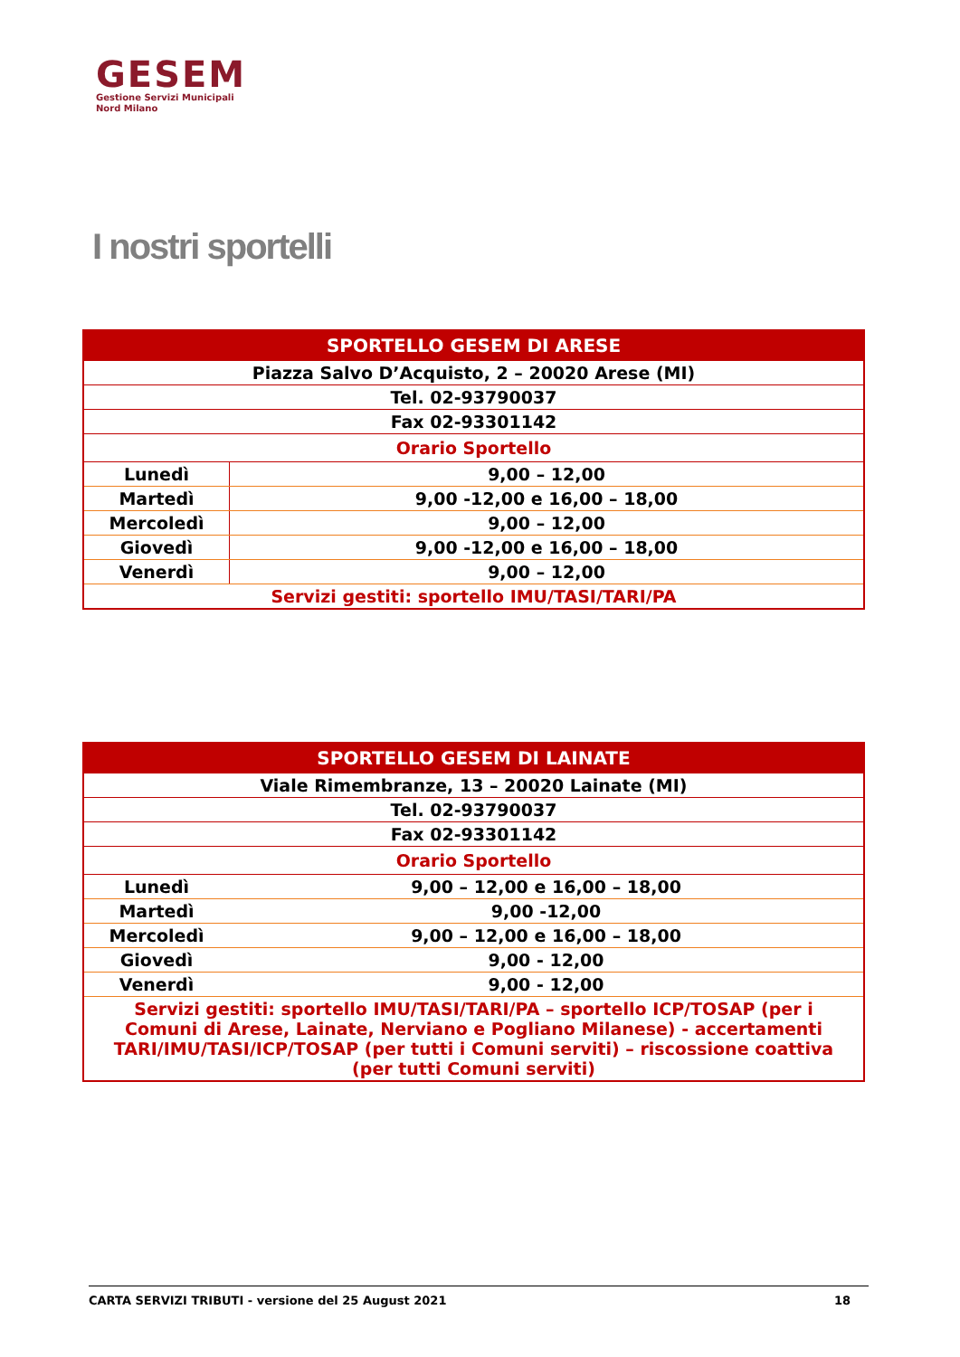GESEM
Gestione Servizi Municipali
Nord Milano
I nostri sportelli
| SPORTELLO GESEM DI ARESE | |
| --- | --- |
| Piazza Salvo D’Acquisto, 2 – 20020 Arese (MI) | |
| Tel. 02-93790037 | |
| Fax 02-93301142 | |
| Orario Sportello | |
| Lunedì | 9,00 – 12,00 |
| Martedì | 9,00 -12,00 e 16,00 – 18,00 |
| Mercoledì | 9,00 – 12,00 |
| Giovedì | 9,00 -12,00 e 16,00 – 18,00 |
| Venerdì | 9,00 – 12,00 |
| Servizi gestiti: sportello IMU/TASI/TARI/PA | |
| SPORTELLO GESEM DI LAINATE | |
| --- | --- |
| Viale Rimembranze, 13 – 20020 Lainate (MI) | |
| Tel. 02-93790037 | |
| Fax 02-93301142 | |
| Orario Sportello | |
| Lunedì | 9,00 – 12,00 e 16,00 – 18,00 |
| Martedì | 9,00 -12,00 |
| Mercoledì | 9,00 – 12,00 e 16,00 – 18,00 |
| Giovedì | 9,00 - 12,00 |
| Venerdì | 9,00 - 12,00 |
| Servizi gestiti: sportello IMU/TASI/TARI/PA – sportello ICP/TOSAP (per i Comuni di Arese, Lainate, Nerviano e Pogliano Milanese) - accertamenti TARI/IMU/TASI/ICP/TOSAP (per tutti i Comuni serviti) – riscossione coattiva (per tutti Comuni serviti) | |
CARTA SERVIZI TRIBUTI - versione del 25 August 2021 18